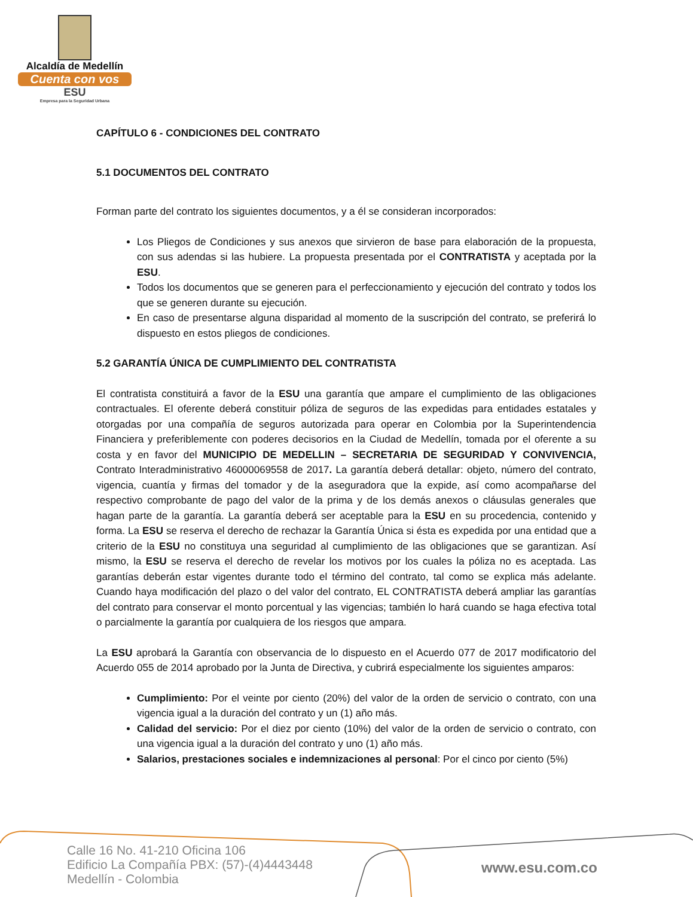Alcaldía de Medellín
Cuenta con vos
ESU
Empresa para la Seguridad Urbana
CAPÍTULO 6 - CONDICIONES DEL CONTRATO
5.1 DOCUMENTOS DEL CONTRATO
Forman parte del contrato los siguientes documentos, y a él se consideran incorporados:
Los Pliegos de Condiciones y sus anexos que sirvieron de base para elaboración de la propuesta, con sus adendas si las hubiere. La propuesta presentada por el CONTRATISTA y aceptada por la ESU.
Todos los documentos que se generen para el perfeccionamiento y ejecución del contrato y todos los que se generen durante su ejecución.
En caso de presentarse alguna disparidad al momento de la suscripción del contrato, se preferirá lo dispuesto en estos pliegos de condiciones.
5.2 GARANTÍA ÚNICA DE CUMPLIMIENTO DEL CONTRATISTA
El contratista constituirá a favor de la ESU una garantía que ampare el cumplimiento de las obligaciones contractuales. El oferente deberá constituir póliza de seguros de las expedidas para entidades estatales y otorgadas por una compañía de seguros autorizada para operar en Colombia por la Superintendencia Financiera y preferiblemente con poderes decisorios en la Ciudad de Medellín, tomada por el oferente a su costa y en favor del MUNICIPIO DE MEDELLIN – SECRETARIA DE SEGURIDAD Y CONVIVENCIA, Contrato Interadministrativo 46000069558 de 2017. La garantía deberá detallar: objeto, número del contrato, vigencia, cuantía y firmas del tomador y de la aseguradora que la expide, así como acompañarse del respectivo comprobante de pago del valor de la prima y de los demás anexos o cláusulas generales que hagan parte de la garantía. La garantía deberá ser aceptable para la ESU en su procedencia, contenido y forma. La ESU se reserva el derecho de rechazar la Garantía Única si ésta es expedida por una entidad que a criterio de la ESU no constituya una seguridad al cumplimiento de las obligaciones que se garantizan. Así mismo, la ESU se reserva el derecho de revelar los motivos por los cuales la póliza no es aceptada. Las garantías deberán estar vigentes durante todo el término del contrato, tal como se explica más adelante. Cuando haya modificación del plazo o del valor del contrato, EL CONTRATISTA deberá ampliar las garantías del contrato para conservar el monto porcentual y las vigencias; también lo hará cuando se haga efectiva total o parcialmente la garantía por cualquiera de los riesgos que ampara.
La ESU aprobará la Garantía con observancia de lo dispuesto en el Acuerdo 077 de 2017 modificatorio del Acuerdo 055 de 2014 aprobado por la Junta de Directiva, y cubrirá especialmente los siguientes amparos:
Cumplimiento: Por el veinte por ciento (20%) del valor de la orden de servicio o contrato, con una vigencia igual a la duración del contrato y un (1) año más.
Calidad del servicio: Por el diez por ciento (10%) del valor de la orden de servicio o contrato, con una vigencia igual a la duración del contrato y uno (1) año más.
Salarios, prestaciones sociales e indemnizaciones al personal: Por el cinco por ciento (5%)
Calle 16 No. 41-210 Oficina 106
Edificio La Compañía PBX: (57)-(4)4443448
Medellín - Colombia
www.esu.com.co